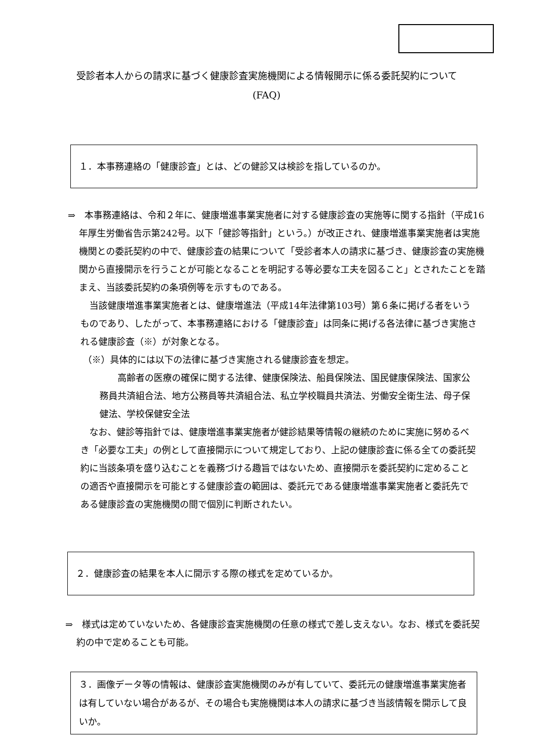受診者本人からの請求に基づく健康診査実施機関による情報開示に係る委託契約について
(FAQ)
１．本事務連絡の「健康診査」とは、どの健診又は検診を指しているのか。
⇒　本事務連絡は、令和２年に、健康増進事業実施者に対する健康診査の実施等に関する指針（平成16年厚生労働省告示第242号。以下「健診等指針」という。）が改正され、健康増進事業実施者は実施機関との委託契約の中で、健康診査の結果について「受診者本人の請求に基づき、健康診査の実施機関から直接開示を行うことが可能となることを明記する等必要な工夫を図ること」とされたことを踏まえ、当該委託契約の条項例等を示すものである。
　当該健康増進事業実施者とは、健康増進法（平成14年法律第103号）第６条に掲げる者をいうものであり、したがって、本事務連絡における「健康診査」は同条に掲げる各法律に基づき実施される健康診査（※）が対象となる。
（※）具体的には以下の法律に基づき実施される健康診査を想定。
　　高齢者の医療の確保に関する法律、健康保険法、船員保険法、国民健康保険法、国家公務員共済組合法、地方公務員等共済組合法、私立学校職員共済法、労働安全衛生法、母子保健法、学校保健安全法
　なお、健診等指針では、健康増進事業実施者が健診結果等情報の継続のために実施に努めるべき「必要な工夫」の例として直接開示について規定しており、上記の健康診査に係る全ての委託契約に当該条項を盛り込むことを義務づける趣旨ではないため、直接開示を委託契約に定めることの適否や直接開示を可能とする健康診査の範囲は、委託元である健康増進事業実施者と委託先である健康診査の実施機関の間で個別に判断されたい。
２．健康診査の結果を本人に開示する際の様式を定めているか。
⇒　様式は定めていないため、各健康診査実施機関の任意の様式で差し支えない。なお、様式を委託契約の中で定めることも可能。
３．画像データ等の情報は、健康診査実施機関のみが有していて、委託元の健康増進事業実施者は有していない場合があるが、その場合も実施機関は本人の請求に基づき当該情報を開示して良いか。